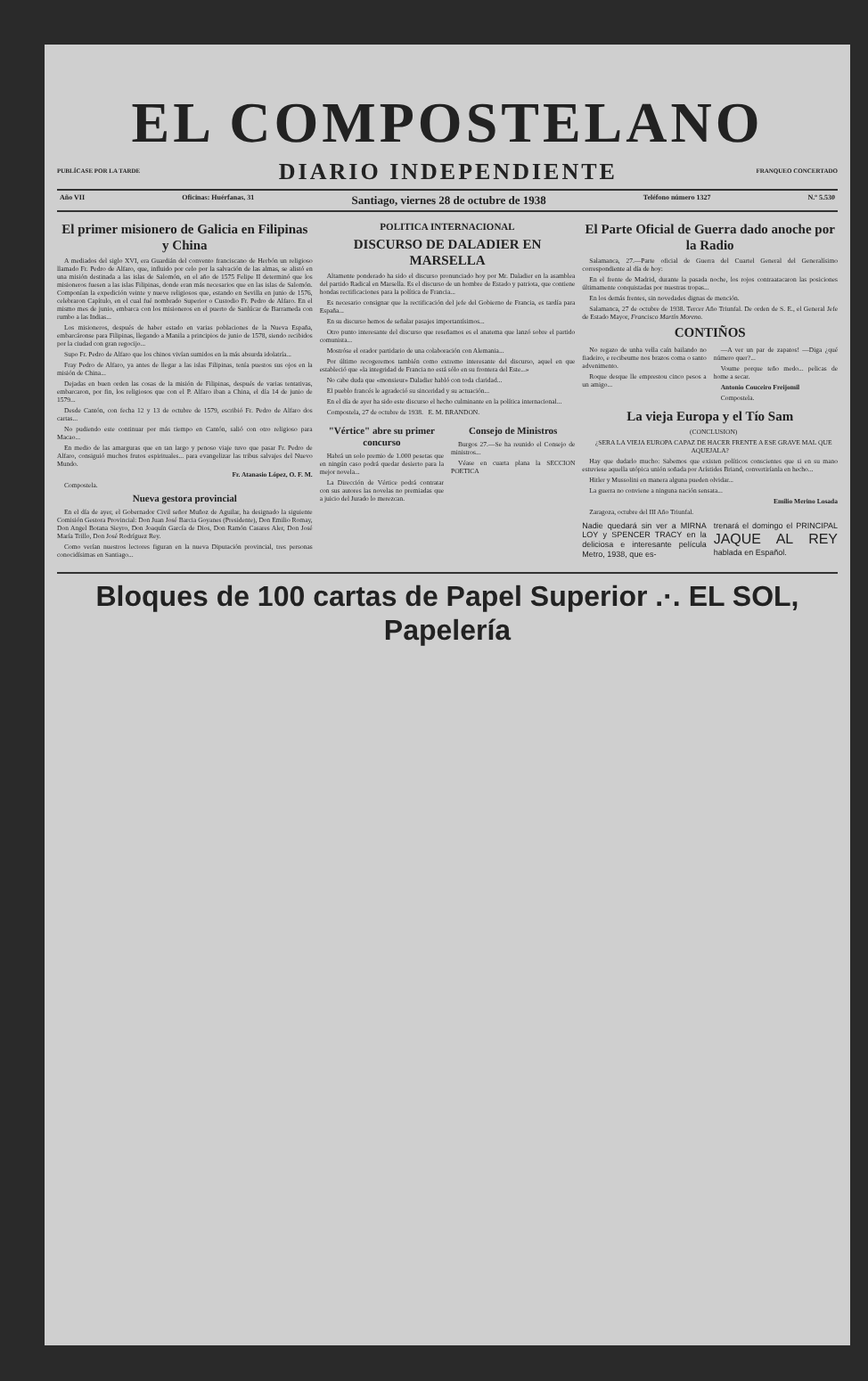EL COMPOSTELANO
PUBLÍCASE POR LA TARDE DIARIO INDEPENDIENTE FRANQUEO CONCERTADO
Año VII Oficinas: Huérfanas, 31 Santiago, viernes 28 de octubre de 1938 Teléfono número 1327 N.º 5.530
El primer misionero de Galicia en Filipinas y China
A mediados del siglo XVI, era Guardián del convento franciscano de Herbón un religioso llamado Fr. Pedro de Alfaro, que, influido por celo por la salvación de las almas, se alistó en una misión destinada a las islas de Salomón, en el año de 1575 Felipe II determinó que los misioneros fuesen a las islas Filipinas, donde eran más necesarios que en las islas de Salomón. Componían la expedición veinte y nueve religiosos que, estando en Sevilla en junio de 1576, celebraron Capítulo, en el cual fué nombrado Superior o Custodio Fr. Pedro de Alfaro. En el mismo mes de junio, embarca con los misioneros en el puerto de Sanlúcar de Barrameda con rumbo a las Indias...
Los misioneros, después de haber estado en varias poblaciones de la Nueva España, embarcáronse para Filipinas, llegando a Manila a principios de junio de 1578, siendo recibidos por la ciudad con gran regocijo...
Supo Fr. Pedro de Alfaro que los chinos vivían sumidos en la más absurda idolatría...
Fray Pedro de Alfaro, ya antes de llegar a las islas Filipinas, tenía puestos sus ojos en la misión de China...
Dejadas en buen orden las cosas de la misión de Filipinas, después de varias tentativas, embarcaron, por fin, los religiosos que con el P. Alfaro iban a China, el día 14 de junio de 1579...
Desde Cantón, con fecha 12 y 13 de octubre de 1579, escribió Fr. Pedro de Alfaro dos cartas...
No pudiendo este continuar por más tiempo en Cantón, salió con otro religioso para Macao...
En medio de las amarguras que en tan largo y penoso viaje tuvo que pasar Fr. Pedro de Alfaro, consiguió muchos frutos espirituales... para evangelizar las tribus salvajes del Nuevo Mundo.
Fr. Atanasio López, O. F. M.
Compostela.
Nueva gestora provincial
En el día de ayer, el Gobernador Civil señor Muñoz de Aguilar, ha designado la siguiente Comisión Gestora Provincial: Don Juan José Barcia Goyanes (Presidente), Don Emilio Romay, Don Angel Botana Sieyro, Don Joaquín García de Dios, Don Ramón Casares Aler, Don José María Trillo, Don José Rodríguez Rey.
Como verían nuestros lectores figuran en la nueva Diputación provincial, tres personas conocidísimas en Santiago...
POLITICA INTERNACIONAL
DISCURSO DE DALADIER EN MARSELLA
Altamente ponderado ha sido el discurso pronunciado hoy por Mr. Daladier en la asamblea del partido Radical en Marsella. Es el discurso de un hombre de Estado y patriota, que contiene hondas rectificaciones para la política de Francia...
Es necesario consignar que la rectificación del jefe del Gobierno de Francia, es tardía para España...
En su discurso hemos de señalar pasajes importantísimos...
Otro punto interesante del discurso que reseñamos es el anatema que lanzó sobre el partido comunista...
Mostróse el orador partidario de una colaboración con Alemania...
Por último recogeremos también como extremo interesante del discurso, aquel en que estableció que «la integridad de Francia no está sólo en su frontera del Este...»
No cabe duda que «monsieur» Daladier habló con toda claridad...
El pueblo francés le agradeció su sinceridad y su actuación...
En el día de ayer ha sido este discurso el hecho culminante en la política internacional...
Compostela, 27 de octubre de 1938. E. M. BRANDON.
"Vértice" abre su primer concurso
Habrá un solo premio de 1.000 pesetas que en ningún caso podrá quedar desierto para la mejor novela...
La Dirección de Vértice podrá contratar con sus autores las novelas no premiadas que a juicio del Jurado lo merezcan.
Consejo de Ministros
Burgos 27.—Se ha reunido el Consejo de ministros...
Véase en cuarta plana la SECCION POETICA
El Parte Oficial de Guerra dado anoche por la Radio
Salamanca, 27.—Parte oficial de Guerra del Cuartel General del Generalísimo correspondiente al día de hoy:
En el frente de Madrid, durante la pasada noche, los rojos contraatacaron las posiciones últimamente conquistadas por nuestras tropas...
En los demás frentes, sin novedades dignas de mención.
Salamanca, 27 de octubre de 1938. Tercer Año Triunfal. De orden de S. E., el General Jefe de Estado Mayor, Francisco Martín Moreno.
CONTIÑOS
No regazo de unha vella caín bailando no fiadeiro, e recibeume nos brazos coma o santo advenimento.
Roque desque lle emprestou cinco pesos a un amigo...
—A ver un par de zapatos! —Diga ¿qué número quer?...
Voume porque teño medo... pelicas de home a secar.
Antonio Couceiro Freijomil
Compostela.
La vieja Europa y el Tío Sam
(CONCLUSION)
¿SERA LA VIEJA EUROPA CAPAZ DE HACER FRENTE A ESE GRAVE MAL QUE AQUEJALA?
Hay que dudarlo mucho: Sabemos que existen políticos conscientes que si en su mano estuviese aquella utópica unión soñada por Arístides Briand, convertiríanla en hecho...
Hitler y Mussolini en manera alguna pueden olvidar...
La guerra no conviene a ninguna nación sensata...
Emilio Merino Losada
Zaragoza, octubre del III Año Triunfal.
Nadie quedará sin ver a MIRNA LOY y SPENCER TRACY en la deliciosa e interesante película Metro, 1938, que es-
trenará el domingo el PRINCIPAL JAQUE AL REY hablada en Español.
Bloques de 100 cartas de Papel Superior .·. EL SOL, Papelería